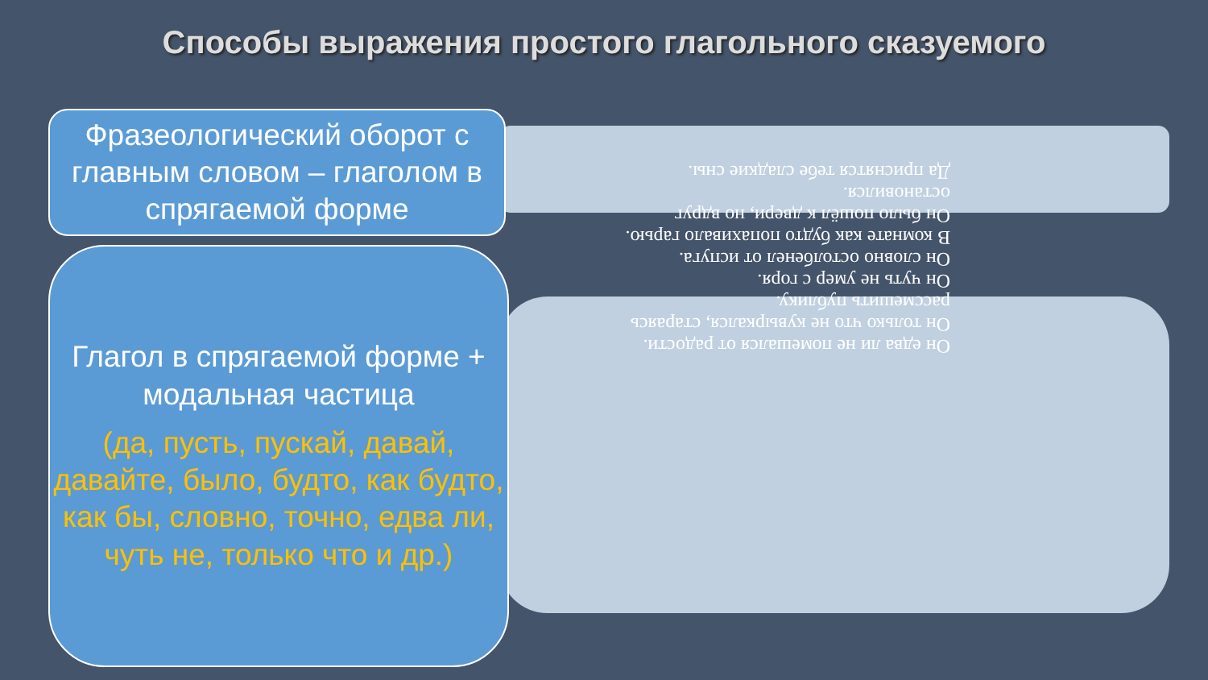Способы выражения простого глагольного сказуемого
Фразеологический оборот с главным словом – глаголом в спрягаемой форме
Глагол в спрягаемой форме + модальная частица
(да, пусть, пускай, давай, давайте, было, будто, как будто, как бы, словно, точно, едва ли, чуть не, только что и др.)
Он едва ли не помешался от радости.
Он только что не кувыркался, стараясь рассмешить публику.
Он чуть не умер с горя.
Он словно остолбенел от испуга.
В комнате как будто попахивало гарью.
Он было пошёл к двери, но вдруг остановился.
Да приснятся тебе сладкие сны.